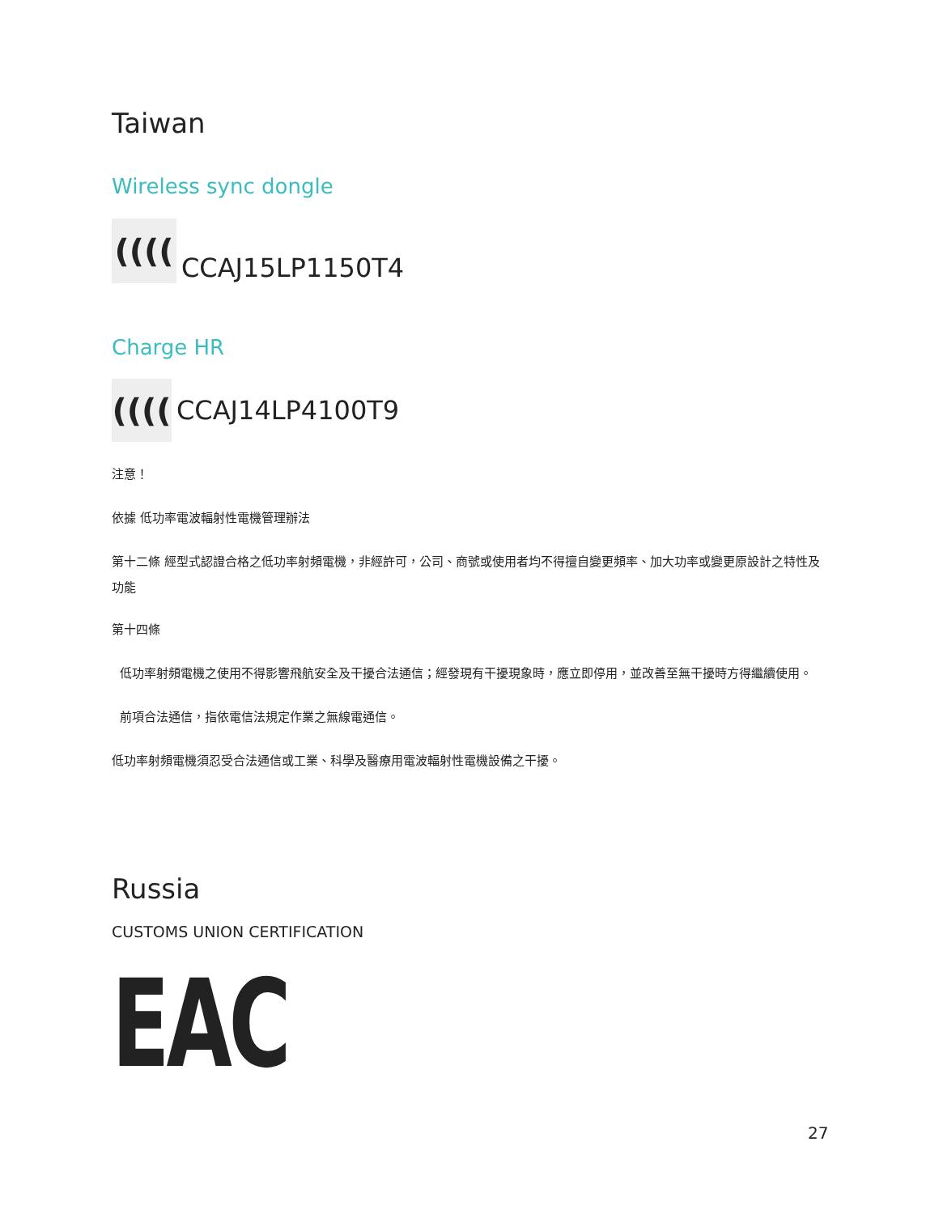Taiwan
Wireless sync dongle
((((
CCAJ15LP1150T4
Charge HR
((((
CCAJ14LP4100T9
注意！
依據 低功率電波輻射性電機管理辦法
第十二條 經型式認證合格之低功率射頻電機，非經許可，公司、商號或使用者均不得擅自變更頻率、加大功率或變更原設計之特性及功能
第十四條
低功率射頻電機之使用不得影響飛航安全及干擾合法通信；經發現有干擾現象時，應立即停用，並改善至無干擾時方得繼續使用。
前項合法通信，指依電信法規定作業之無線電通信。
低功率射頻電機須忍受合法通信或工業、科學及醫療用電波輻射性電機設備之干擾。
Russia
CUSTOMS UNION CERTIFICATION
EAC
27